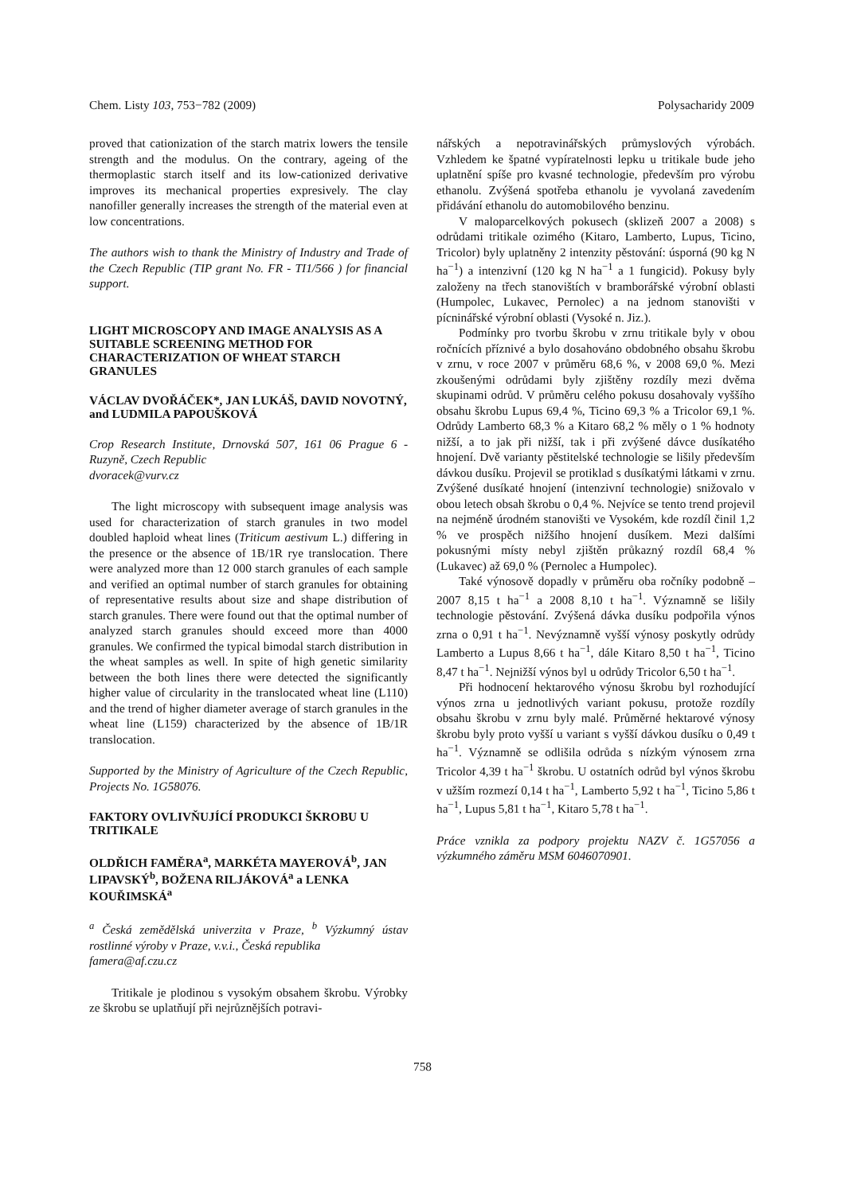Chem. Listy 103, 753−782 (2009) Polysacharidy 2009
proved that cationization of the starch matrix lowers the tensile strength and the modulus. On the contrary, ageing of the thermoplastic starch itself and its low-cationized derivative improves its mechanical properties expresively. The clay nanofiller generally increases the strength of the material even at low concentrations.
The authors wish to thank the Ministry of Industry and Trade of the Czech Republic (TIP grant No. FR - TI1/566 ) for financial support.
LIGHT MICROSCOPY AND IMAGE ANALYSIS AS A SUITABLE SCREENING METHOD FOR CHARACTERIZATION OF WHEAT STARCH GRANULES
VÁCLAV DVOŘÁČEK*, JAN LUKÁŠ, DAVID NOVOTNÝ, and LUDMILA PAPOUŠKOVÁ
Crop Research Institute, Drnovská 507, 161 06 Prague 6 - Ruzyně, Czech Republic
dvoracek@vurv.cz
The light microscopy with subsequent image analysis was used for characterization of starch granules in two model doubled haploid wheat lines (Triticum aestivum L.) differing in the presence or the absence of 1B/1R rye translocation. There were analyzed more than 12 000 starch granules of each sample and verified an optimal number of starch granules for obtaining of representative results about size and shape distribution of starch granules. There were found out that the optimal number of analyzed starch granules should exceed more than 4000 granules. We confirmed the typical bimodal starch distribution in the wheat samples as well. In spite of high genetic similarity between the both lines there were detected the significantly higher value of circularity in the translocated wheat line (L110) and the trend of higher diameter average of starch granules in the wheat line (L159) characterized by the absence of 1B/1R translocation.
Supported by the Ministry of Agriculture of the Czech Republic, Projects No. 1G58076.
FAKTORY OVLIVŇUJÍCÍ PRODUKCI ŠKROBU U TRITIKALE
OLDŘICH FAMĚRA<sup>a</sup>, MARKÉTA MAYEROVÁ<sup>b</sup>, JAN LIPAVSKÝ<sup>b</sup>, BOŽENA RILJÁKOVÁ<sup>a</sup> a LENKA KOUŘIMSKÁ<sup>a</sup>
<sup>a</sup> Česká zemědělská univerzita v Praze, <sup>b</sup> Výzkumný ústav rostlinné výroby v Praze, v.v.i., Česká republika
famera@af.czu.cz
Tritikale je plodinou s vysokým obsahem škrobu. Výrobky ze škrobu se uplatňují při nejrůznějších potravi-
nářských a nepotravinářských průmyslových výrobách. Vzhledem ke špatné vypíratelnosti lepku u tritikale bude jeho uplatnění spíše pro kvasné technologie, především pro výrobu ethanolu. Zvýšená spotřeba ethanolu je vyvolaná zavedením přidávání ethanolu do automobilového benzinu.
V maloparcelkových pokusech (sklizeň 2007 a 2008) s odrůdami tritikale ozimého (Kitaro, Lamberto, Lupus, Ticino, Tricolor) byly uplatněny 2 intenzity pěstování: úsporná (90 kg N ha<sup>−1</sup>) a intenzivní (120 kg N ha<sup>−1</sup> a 1 fungicid). Pokusy byly založeny na třech stanovištích v bramborářské výrobní oblasti (Humpolec, Lukavec, Pernolec) a na jednom stanovišti v pícninářské výrobní oblasti (Vysoké n. Jiz.).
Podmínky pro tvorbu škrobu v zrnu tritikale byly v obou ročnících příznivé a bylo dosahováno obdobného obsahu škrobu v zrnu, v roce 2007 v průměru 68,6 %, v 2008 69,0 %. Mezi zkoušenými odrůdami byly zjištěny rozdíly mezi dvěma skupinami odrůd. V průměru celého pokusu dosahovaly vyššího obsahu škrobu Lupus 69,4 %, Ticino 69,3 % a Tricolor 69,1 %. Odrůdy Lamberto 68,3 % a Kitaro 68,2 % měly o 1 % hodnoty nižší, a to jak při nižší, tak i při zvýšené dávce dusíkatého hnojení. Dvě varianty pěstitelské technologie se lišily především dávkou dusíku. Projevil se protiklad s dusíkatými látkami v zrnu. Zvýšené dusíkaté hnojení (intenzivní technologie) snižovalo v obou letech obsah škrobu o 0,4 %. Nejvíce se tento trend projevil na nejméně úrodném stanovišti ve Vysokém, kde rozdíl činil 1,2 % ve prospěch nižšího hnojení dusíkem. Mezi dalšími pokusnými místy nebyl zjištěn průkazný rozdíl 68,4 % (Lukavec) až 69,0 % (Pernolec a Humpolec).
Také výnosově dopadly v průměru oba ročníky podobně – 2007 8,15 t ha<sup>−1</sup> a 2008 8,10 t ha<sup>−1</sup>. Významně se lišily technologie pěstování. Zvýšená dávka dusíku podpořila výnos zrna o 0,91 t ha<sup>−1</sup>. Nevýznamně vyšší výnosy poskytly odrůdy Lamberto a Lupus 8,66 t ha<sup>−1</sup>, dále Kitaro 8,50 t ha<sup>−1</sup>, Ticino 8,47 t ha<sup>−1</sup>. Nejnižší výnos byl u odrůdy Tricolor 6,50 t ha<sup>−1</sup>.
Při hodnocení hektarového výnosu škrobu byl rozhodující výnos zrna u jednotlivých variant pokusu, protože rozdíly obsahu škrobu v zrnu byly malé. Průměrné hektarové výnosy škrobu byly proto vyšší u variant s vyšší dávkou dusíku o 0,49 t ha<sup>−1</sup>. Významně se odlišila odrůda s nízkým výnosem zrna Tricolor 4,39 t ha<sup>−1</sup> škrobu. U ostatních odrůd byl výnos škrobu v užším rozmezí 0,14 t ha<sup>−1</sup>, Lamberto 5,92 t ha<sup>−1</sup>, Ticino 5,86 t ha<sup>−1</sup>, Lupus 5,81 t ha<sup>−1</sup>, Kitaro 5,78 t ha<sup>−1</sup>.
Práce vznikla za podpory projektu NAZV č. 1G57056 a výzkumného záměru MSM 6046070901.
758